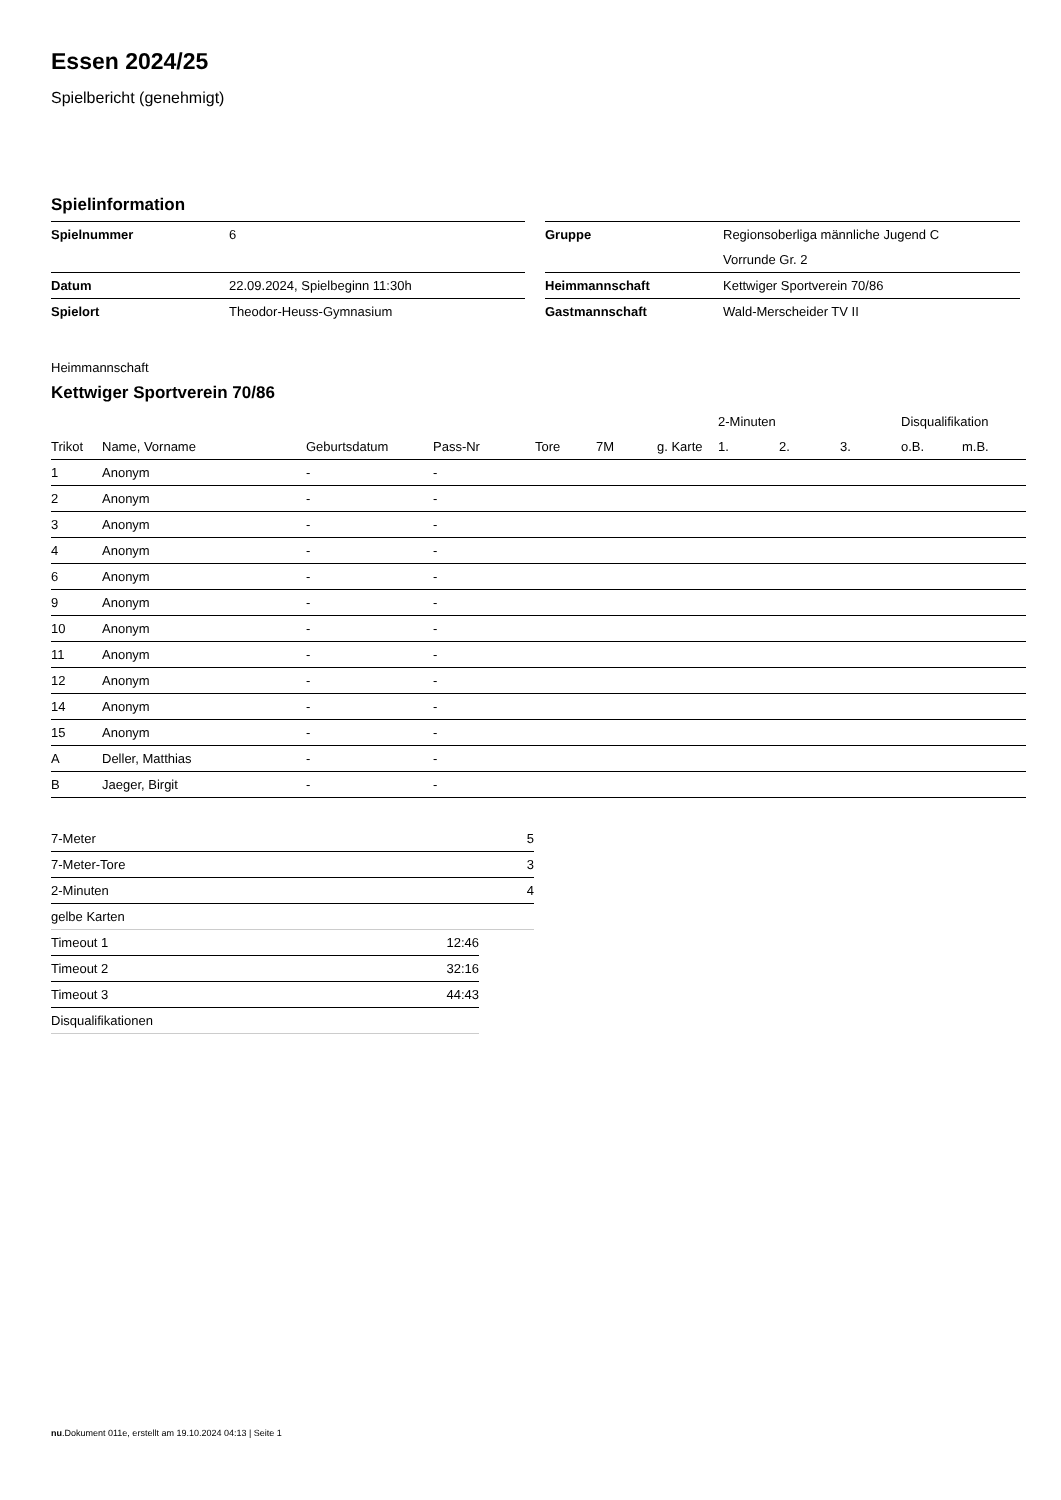Essen 2024/25
Spielbericht (genehmigt)
Spielinformation
| Spielnummer | 6 | | Gruppe | Regionsoberliga männliche Jugend C |
| | | | | Vorrunde Gr. 2 |
| Datum | 22.09.2024, Spielbeginn 11:30h | | Heimmannschaft | Kettwiger Sportverein 70/86 |
| Spielort | Theodor-Heuss-Gymnasium | | Gastmannschaft | Wald-Merscheider TV II |
Heimmannschaft
Kettwiger Sportverein 70/86
| | | | | | | | 2-Minuten | | | Disqualifikation | |
| --- | --- | --- | --- | --- | --- | --- | --- | --- | --- | --- | --- |
| Trikot | Name, Vorname | Geburtsdatum | Pass-Nr | Tore | 7M | g. Karte | 1. | 2. | 3. | o.B. | m.B. |
| 1 | Anonym | - | - | | | | | | | | |
| 2 | Anonym | - | - | | | | | | | | |
| 3 | Anonym | - | - | | | | | | | | |
| 4 | Anonym | - | - | | | | | | | | |
| 6 | Anonym | - | - | | | | | | | | |
| 9 | Anonym | - | - | | | | | | | | |
| 10 | Anonym | - | - | | | | | | | | |
| 11 | Anonym | - | - | | | | | | | | |
| 12 | Anonym | - | - | | | | | | | | |
| 14 | Anonym | - | - | | | | | | | | |
| 15 | Anonym | - | - | | | | | | | | |
| A | Deller, Matthias | - | - | | | | | | | | |
| B | Jaeger, Birgit | - | - | | | | | | | | |
| 7-Meter | 5 |
| 7-Meter-Tore | 3 |
| 2-Minuten | 4 |
| gelbe Karten | |
| Timeout 1 | 12:46 |
| Timeout 2 | 32:16 |
| Timeout 3 | 44:43 |
| Disqualifikationen | |
nu.Dokument 011e, erstellt am 19.10.2024 04:13 | Seite 1